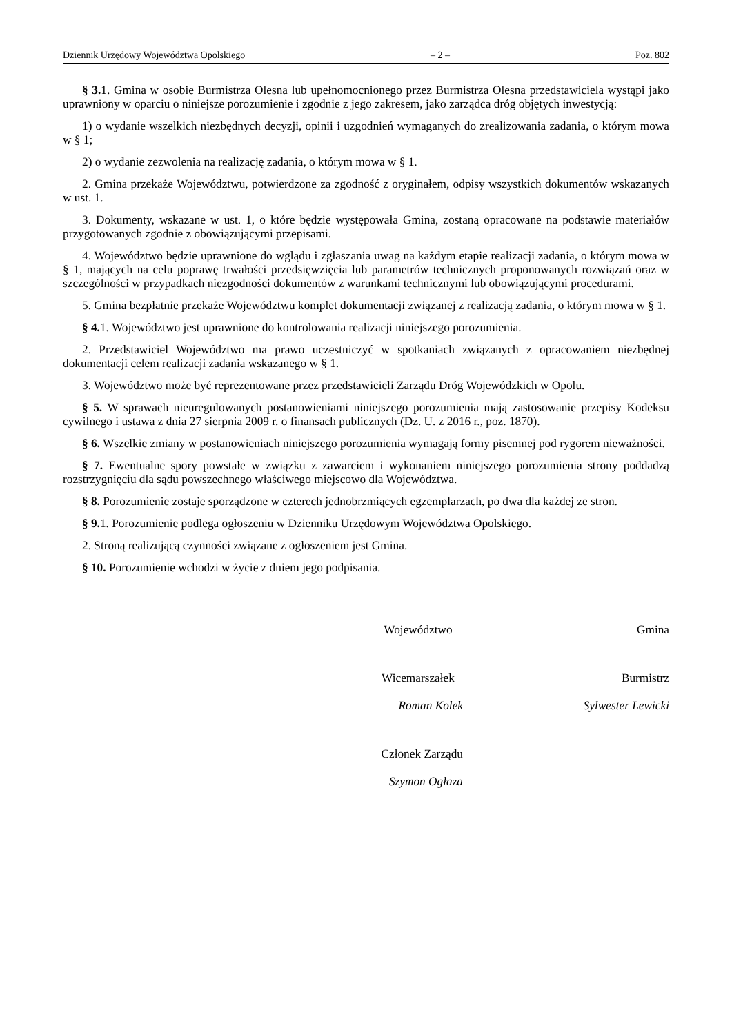Dziennik Urzędowy Województwa Opolskiego – 2 – Poz. 802
§ 3. 1. Gmina w osobie Burmistrza Olesna lub upełnomocnionego przez Burmistrza Olesna przedstawiciela wystąpi jako uprawniony w oparciu o niniejsze porozumienie i zgodnie z jego zakresem, jako zarządca dróg objętych inwestycją:
1) o wydanie wszelkich niezbędnych decyzji, opinii i uzgodnień wymaganych do zrealizowania zadania, o którym mowa w § 1;
2) o wydanie zezwolenia na realizację zadania, o którym mowa w § 1.
2. Gmina przekaże Województwu, potwierdzone za zgodność z oryginałem, odpisy wszystkich dokumentów wskazanych w ust. 1.
3. Dokumenty, wskazane w ust. 1, o które będzie występowała Gmina, zostaną opracowane na podstawie materiałów przygotowanych zgodnie z obowiązującymi przepisami.
4. Województwo będzie uprawnione do wglądu i zgłaszania uwag na każdym etapie realizacji zadania, o którym mowa w § 1, mających na celu poprawę trwałości przedsięwzięcia lub parametrów technicznych proponowanych rozwiązań oraz w szczególności w przypadkach niezgodności dokumentów z warunkami technicznymi lub obowiązującymi procedurami.
5. Gmina bezpłatnie przekaże Województwu komplet dokumentacji związanej z realizacją zadania, o którym mowa w § 1.
§ 4. 1. Województwo jest uprawnione do kontrolowania realizacji niniejszego porozumienia.
2. Przedstawiciel Województwo ma prawo uczestniczyć w spotkaniach związanych z opracowaniem niezbędnej dokumentacji celem realizacji zadania wskazanego w § 1.
3. Województwo może być reprezentowane przez przedstawicieli Zarządu Dróg Wojewódzkich w Opolu.
§ 5. W sprawach nieuregulowanych postanowieniami niniejszego porozumienia mają zastosowanie przepisy Kodeksu cywilnego i ustawa z dnia 27 sierpnia 2009 r. o finansach publicznych (Dz. U. z 2016 r., poz. 1870).
§ 6. Wszelkie zmiany w postanowieniach niniejszego porozumienia wymagają formy pisemnej pod rygorem nieważności.
§ 7. Ewentualne spory powstałe w związku z zawarciem i wykonaniem niniejszego porozumienia strony poddadzą rozstrzygnięciu dla sądu powszechnego właściwego miejscowo dla Województwa.
§ 8. Porozumienie zostaje sporządzone w czterech jednobrzmiących egzemplarzach, po dwa dla każdej ze stron.
§ 9. 1. Porozumienie podlega ogłoszeniu w Dzienniku Urzędowym Województwa Opolskiego.
2. Stroną realizującą czynności związane z ogłoszeniem jest Gmina.
§ 10. Porozumienie wchodzi w życie z dniem jego podpisania.
Województwo Gmina
Wicemarszałek
Burmistrz
Roman Kolek Sylwester Lewicki
Członek Zarządu
Szymon Ogłaza